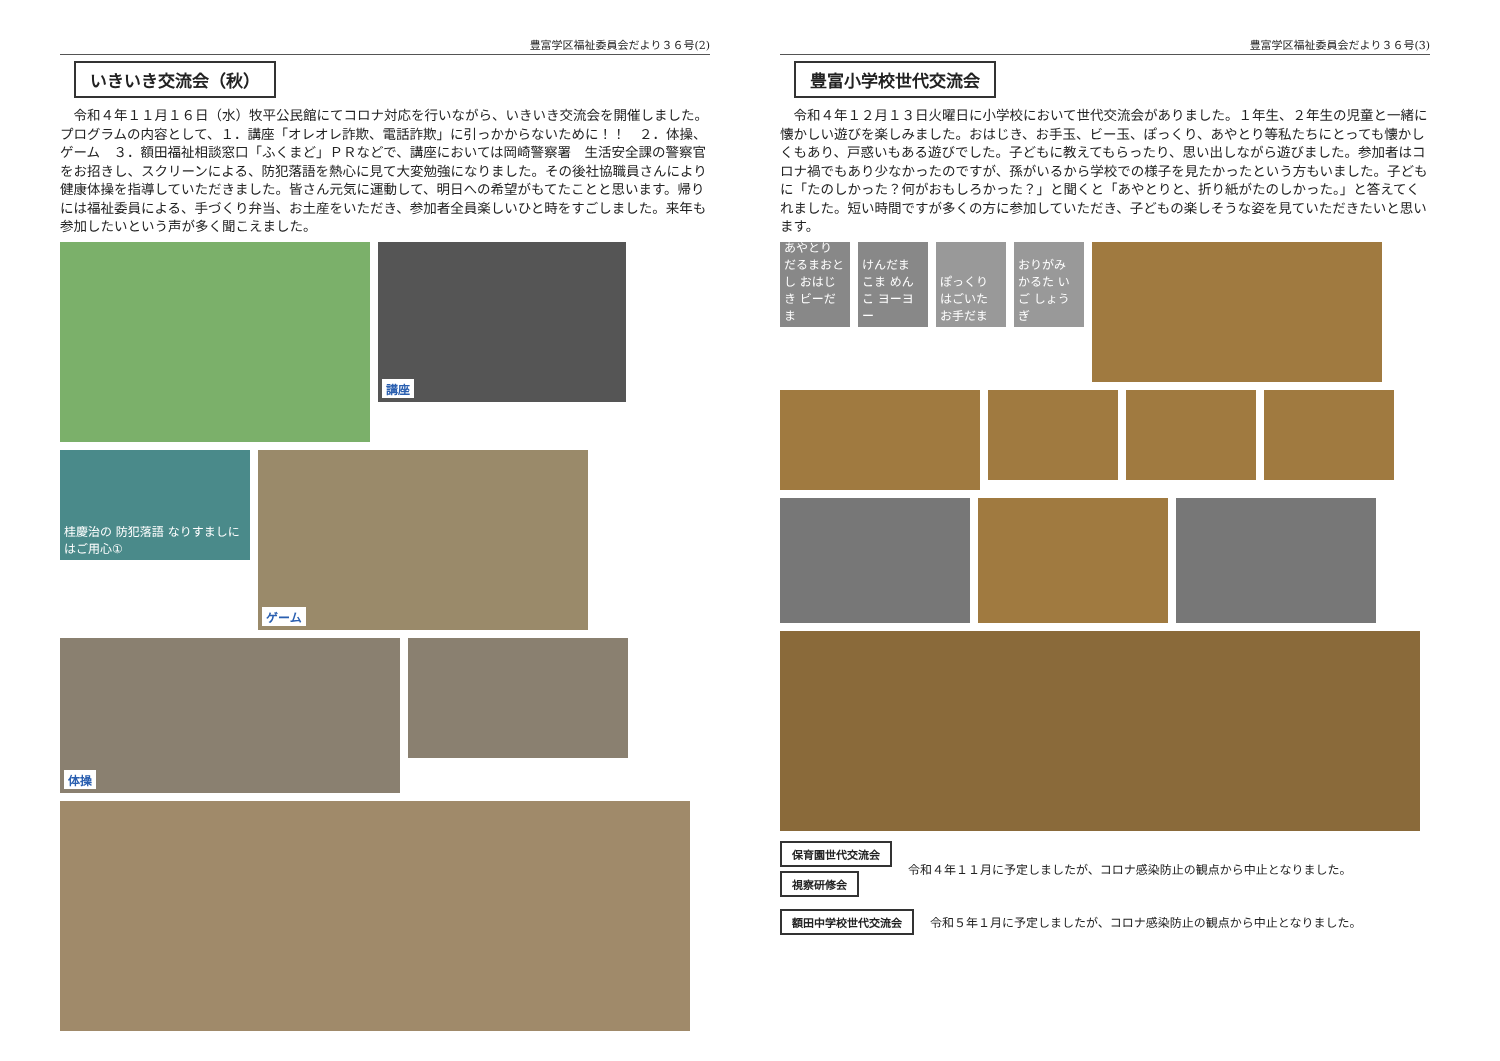豊富学区福祉委員会だより３６号(2)
いきいき交流会（秋）
　令和４年１１月１６日（水）牧平公民館にてコロナ対応を行いながら、いきいき交流会を開催しました。プログラムの内容として、１．講座「オレオレ詐欺、電話詐欺」に引っかからないために！！　２．体操、ゲーム　３．額田福祉相談窓口「ふくまど」ＰＲなどで、講座においては岡崎警察署　生活安全課の警察官をお招きし、スクリーンによる、防犯落語を熱心に見て大変勉強になりました。その後社協職員さんにより健康体操を指導していただきました。皆さん元気に運動して、明日への希望がもてたことと思います。帰りには福祉委員による、手づくり弁当、お土産をいただき、参加者全員楽しいひと時をすごしました。来年も参加したいという声が多く聞こえました。
講座
桂慶治の 防犯落語 なりすましにはご用心①
ゲーム
体操
豊富学区福祉委員会だより３６号(3)
豊富小学校世代交流会
　令和４年１２月１３日火曜日に小学校において世代交流会がありました。１年生、２年生の児童と一緒に懐かしい遊びを楽しみました。おはじき、お手玉、ビー玉、ぽっくり、あやとり等私たちにとっても懐かしくもあり、戸惑いもある遊びでした。子どもに教えてもらったり、思い出しながら遊びました。参加者はコロナ禍でもあり少なかったのですが、孫がいるから学校での様子を見たかったという方もいました。子どもに「たのしかった？何がおもしろかった？」と聞くと「あやとりと、折り紙がたのしかった。」と答えてくれました。短い時間ですが多くの方に参加していただき、子どもの楽しそうな姿を見ていただきたいと思います。
あやとり だるまおとし おはじき ビーだま
けんだま こま めんこ ヨーヨー
ぽっくり はごいた お手だま
おりがみ かるた いご しょうぎ
保育園世代交流会
視察研修会
令和４年１１月に予定しましたが、コロナ感染防止の観点から中止となりました。
額田中学校世代交流会
令和５年１月に予定しましたが、コロナ感染防止の観点から中止となりました。